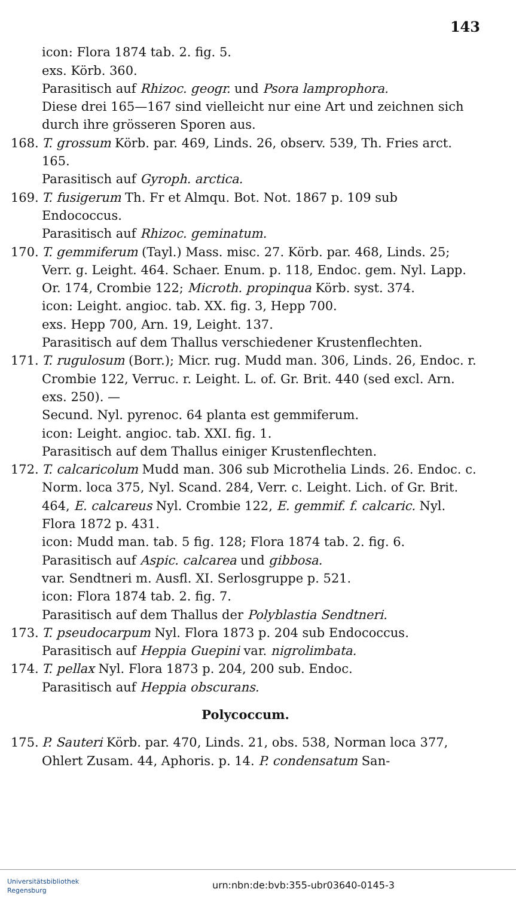143
icon: Flora 1874 tab. 2. fig. 5.
exs. Körb. 360.
Parasitisch auf Rhizoc. geogr. und Psora lamprophora.
Diese drei 165—167 sind vielleicht nur eine Art und zeichnen sich durch ihre grösseren Sporen aus.
168. T. grossum Körb. par. 469, Linds. 26, observ. 539, Th. Fries arct. 165.
Parasitisch auf Gyroph. arctica.
169. T. fusigerum Th. Fr et Almqu. Bot. Not. 1867 p. 109 sub Endococcus.
Parasitisch auf Rhizoc. geminatum.
170. T. gemmiferum (Tayl.) Mass. misc. 27. Körb. par. 468, Linds. 25; Verr. g. Leight. 464. Schaer. Enum. p. 118, Endoc. gem. Nyl. Lapp. Or. 174, Crombie 122; Microth. propinqua Körb. syst. 374.
icon: Leight. angioc. tab. XX. fig. 3, Hepp 700.
exs. Hepp 700, Arn. 19, Leight. 137.
Parasitisch auf dem Thallus verschiedener Krustenflechten.
171. T. rugulosum (Borr.); Micr. rug. Mudd man. 306, Linds. 26, Endoc. r. Crombie 122, Verruc. r. Leight. L. of. Gr. Brit. 440 (sed excl. Arn. exs. 250). —
Secund. Nyl. pyrenoc. 64 planta est gemmiferum.
icon: Leight. angioc. tab. XXI. fig. 1.
Parasitisch auf dem Thallus einiger Krustenflechten.
172. T. calcaricolum Mudd man. 306 sub Microthelia Linds. 26. Endoc. c. Norm. loca 375, Nyl. Scand. 284, Verr. c. Leight. Lich. of Gr. Brit. 464, E. calcareus Nyl. Crombie 122, E. gemmif. f. calcaric. Nyl. Flora 1872 p. 431.
icon: Mudd man. tab. 5 fig. 128; Flora 1874 tab. 2. fig. 6.
Parasitisch auf Aspic. calcarea und gibbosa.
var. Sendtneri m. Ausfl. XI. Serlosgruppe p. 521.
icon: Flora 1874 tab. 2. fig. 7.
Parasitisch auf dem Thallus der Polyblastia Sendtneri.
173. T. pseudocarpum Nyl. Flora 1873 p. 204 sub Endococcus.
Parasitisch auf Heppia Guepini var. nigrolimbata.
174. T. pellax Nyl. Flora 1873 p. 204, 200 sub. Endoc.
Parasitisch auf Heppia obscurans.
Polycoccum.
175. P. Sauteri Körb. par. 470, Linds. 21, obs. 538, Norman loca 377, Ohlert Zusam. 44, Aphoris. p. 14. P. condensatum San-
Universitätsbibliothek
Regensburg
urn:nbn:de:bvb:355-ubr03640-0145-3